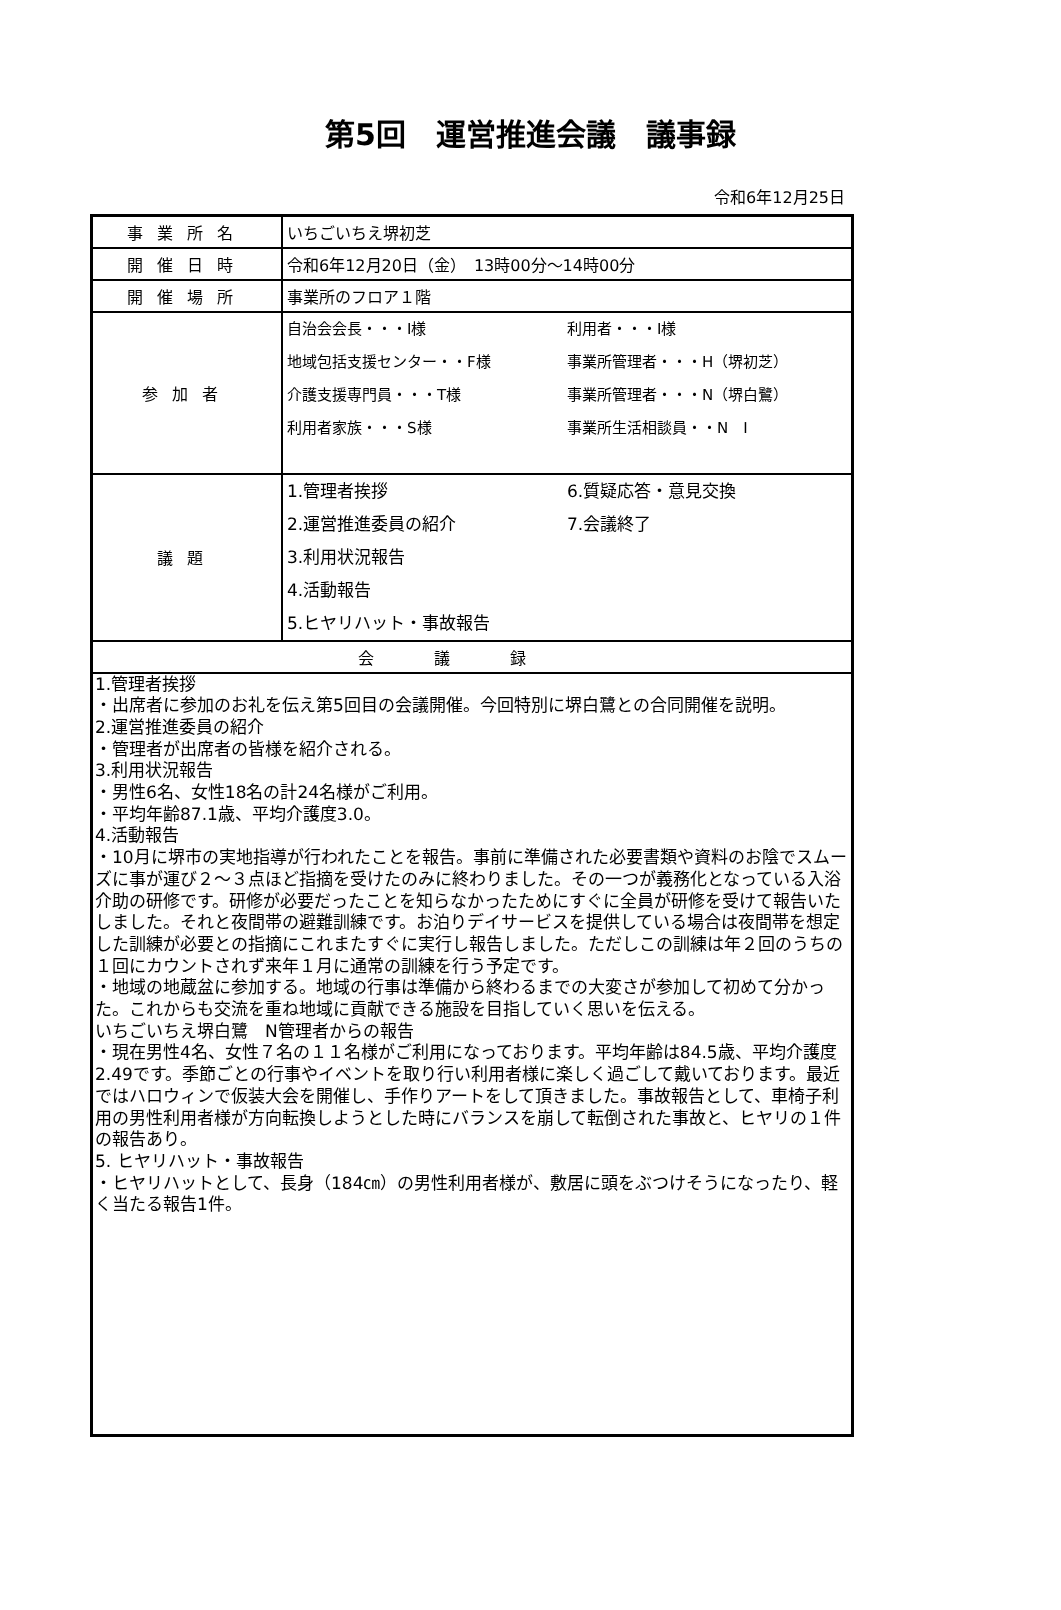第5回　運営推進会議　議事録
令和6年12月25日
| 事業所名 | いちごいちえ堺初芝 |
| 開催日時 | 令和6年12月20日（金） 13時00分～14時00分 |
| 開催場所 | 事業所のフロア１階 |
| 参加者 | 自治会会長・・・I様 地域包括支援センター・・F様 介護支援専門員・・・T様 利用者家族・・・S様 利用者・・・I様 事業所管理者・・・H（堺初芝） 事業所管理者・・・N（堺白鷺） 事業所生活相談員・・N I |
| 議題 | 1.管理者挨拶 2.運営推進委員の紹介 3.利用状況報告 4.活動報告 5.ヒヤリハット・事故報告 6.質疑応答・意見交換 7.会議終了 |
| 会議録 | |
| 1.管理者挨拶 ・出席者に参加のお礼を伝え第5回目の会議開催。今回特別に堺白鷺との合同開催を説明。 2.運営推進委員の紹介 ・管理者が出席者の皆様を紹介される。 3.利用状況報告 ・男性6名、女性18名の計24名様がご利用。 ・平均年齢87.1歳、平均介護度3.0。 4.活動報告 ・10月に堺市の実地指導が行われたことを報告。事前に準備された必要書類や資料のお陰でスムーズに事が運び２～３点ほど指摘を受けたのみに終わりました。その一つが義務化となっている入浴介助の研修です。研修が必要だったことを知らなかったためにすぐに全員が研修を受けて報告いたしました。それと夜間帯の避難訓練です。お泊りデイサービスを提供している場合は夜間帯を想定した訓練が必要との指摘にこれまたすぐに実行し報告しました。ただしこの訓練は年２回のうちの１回にカウントされず来年１月に通常の訓練を行う予定です。 ・地域の地蔵盆に参加する。地域の行事は準備から終わるまでの大変さが参加して初めて分かった。これからも交流を重ね地域に貢献できる施設を目指していく思いを伝える。 いちごいちえ堺白鷺 N管理者からの報告 ・現在男性4名、女性７名の１１名様がご利用になっております。平均年齢は84.5歳、平均介護度2.49です。季節ごとの行事やイベントを取り行い利用者様に楽しく過ごして戴いております。最近ではハロウィンで仮装大会を開催し、手作りアートをして頂きました。事故報告として、車椅子利用の男性利用者様が方向転換しようとした時にバランスを崩して転倒された事故と、ヒヤリの１件の報告あり。 5. ヒヤリハット・事故報告 ・ヒヤリハットとして、長身（184㎝）の男性利用者様が、敷居に頭をぶつけそうになったり、軽く当たる報告1件。 | |